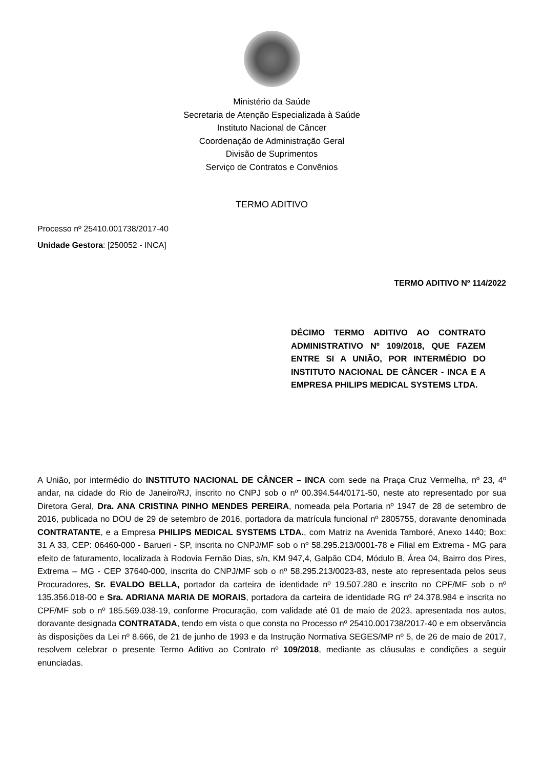Ministério da Saúde
Secretaria de Atenção Especializada à Saúde
Instituto Nacional de Câncer
Coordenação de Administração Geral
Divisão de Suprimentos
Serviço de Contratos e Convênios
TERMO ADITIVO
Processo nº 25410.001738/2017-40
Unidade Gestora: [250052 - INCA]
TERMO ADITIVO Nº 114/2022
DÉCIMO TERMO ADITIVO AO CONTRATO ADMINISTRATIVO Nº 109/2018, QUE FAZEM ENTRE SI A UNIÃO, POR INTERMÉDIO DO INSTITUTO NACIONAL DE CÂNCER - INCA E A EMPRESA PHILIPS MEDICAL SYSTEMS LTDA.
A União, por intermédio do INSTITUTO NACIONAL DE CÂNCER – INCA com sede na Praça Cruz Vermelha, nº 23, 4º andar, na cidade do Rio de Janeiro/RJ, inscrito no CNPJ sob o nº 00.394.544/0171-50, neste ato representado por sua Diretora Geral, Dra. ANA CRISTINA PINHO MENDES PEREIRA, nomeada pela Portaria nº 1947 de 28 de setembro de 2016, publicada no DOU de 29 de setembro de 2016, portadora da matrícula funcional nº 2805755, doravante denominada CONTRATANTE, e a Empresa PHILIPS MEDICAL SYSTEMS LTDA., com Matriz na Avenida Tamboré, Anexo 1440; Box: 31 A 33, CEP: 06460-000 - Barueri - SP, inscrita no CNPJ/MF sob o nº 58.295.213/0001-78 e Filial em Extrema - MG para efeito de faturamento, localizada à Rodovia Fernão Dias, s/n, KM 947,4, Galpão CD4, Módulo B, Área 04, Bairro dos Pires, Extrema – MG - CEP 37640-000, inscrita do CNPJ/MF sob o nº 58.295.213/0023-83, neste ato representada pelos seus Procuradores, Sr. EVALDO BELLA, portador da carteira de identidade nº 19.507.280 e inscrito no CPF/MF sob o nº 135.356.018-00 e Sra. ADRIANA MARIA DE MORAIS, portadora da carteira de identidade RG nº 24.378.984 e inscrita no CPF/MF sob o nº 185.569.038-19, conforme Procuração, com validade até 01 de maio de 2023, apresentada nos autos, doravante designada CONTRATADA, tendo em vista o que consta no Processo nº 25410.001738/2017-40 e em observância às disposições da Lei nº 8.666, de 21 de junho de 1993 e da Instrução Normativa SEGES/MP nº 5, de 26 de maio de 2017, resolvem celebrar o presente Termo Aditivo ao Contrato nº 109/2018, mediante as cláusulas e condições a seguir enunciadas.